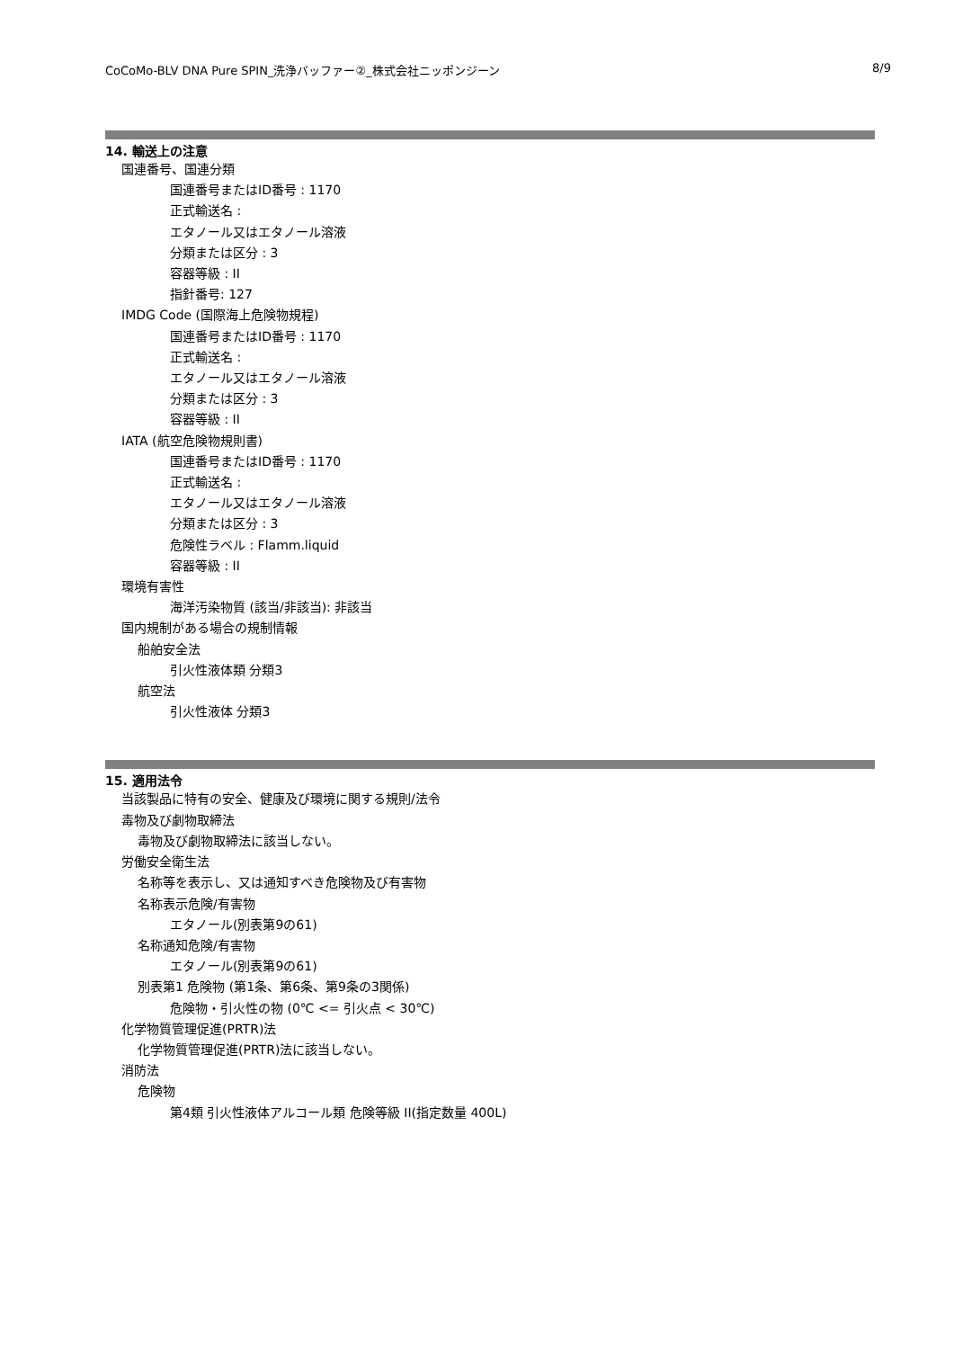CoCoMo-BLV DNA Pure SPIN_洗浄バッファー②_株式会社ニッポンジーン 8/9
14. 輸送上の注意
国連番号、国連分類
国連番号またはID番号 : 1170
正式輸送名 :
エタノール又はエタノール溶液
分類または区分 : 3
容器等級 : II
指針番号: 127
IMDG Code (国際海上危険物規程)
国連番号またはID番号 : 1170
正式輸送名 :
エタノール又はエタノール溶液
分類または区分 : 3
容器等級 : II
IATA (航空危険物規則書)
国連番号またはID番号 : 1170
正式輸送名 :
エタノール又はエタノール溶液
分類または区分 : 3
危険性ラベル : Flamm.liquid
容器等級 : II
環境有害性
海洋汚染物質 (該当/非該当): 非該当
国内規制がある場合の規制情報
船舶安全法
引火性液体類 分類3
航空法
引火性液体 分類3
15. 適用法令
当該製品に特有の安全、健康及び環境に関する規則/法令
毒物及び劇物取締法
毒物及び劇物取締法に該当しない。
労働安全衛生法
名称等を表示し、又は通知すべき危険物及び有害物
名称表示危険/有害物
エタノール(別表第9の61)
名称通知危険/有害物
エタノール(別表第9の61)
別表第1 危険物 (第1条、第6条、第9条の3関係)
危険物・引火性の物 (0℃ <= 引火点 < 30℃)
化学物質管理促進(PRTR)法
化学物質管理促進(PRTR)法に該当しない。
消防法
危険物
第4類 引火性液体アルコール類 危険等級 II(指定数量 400L)